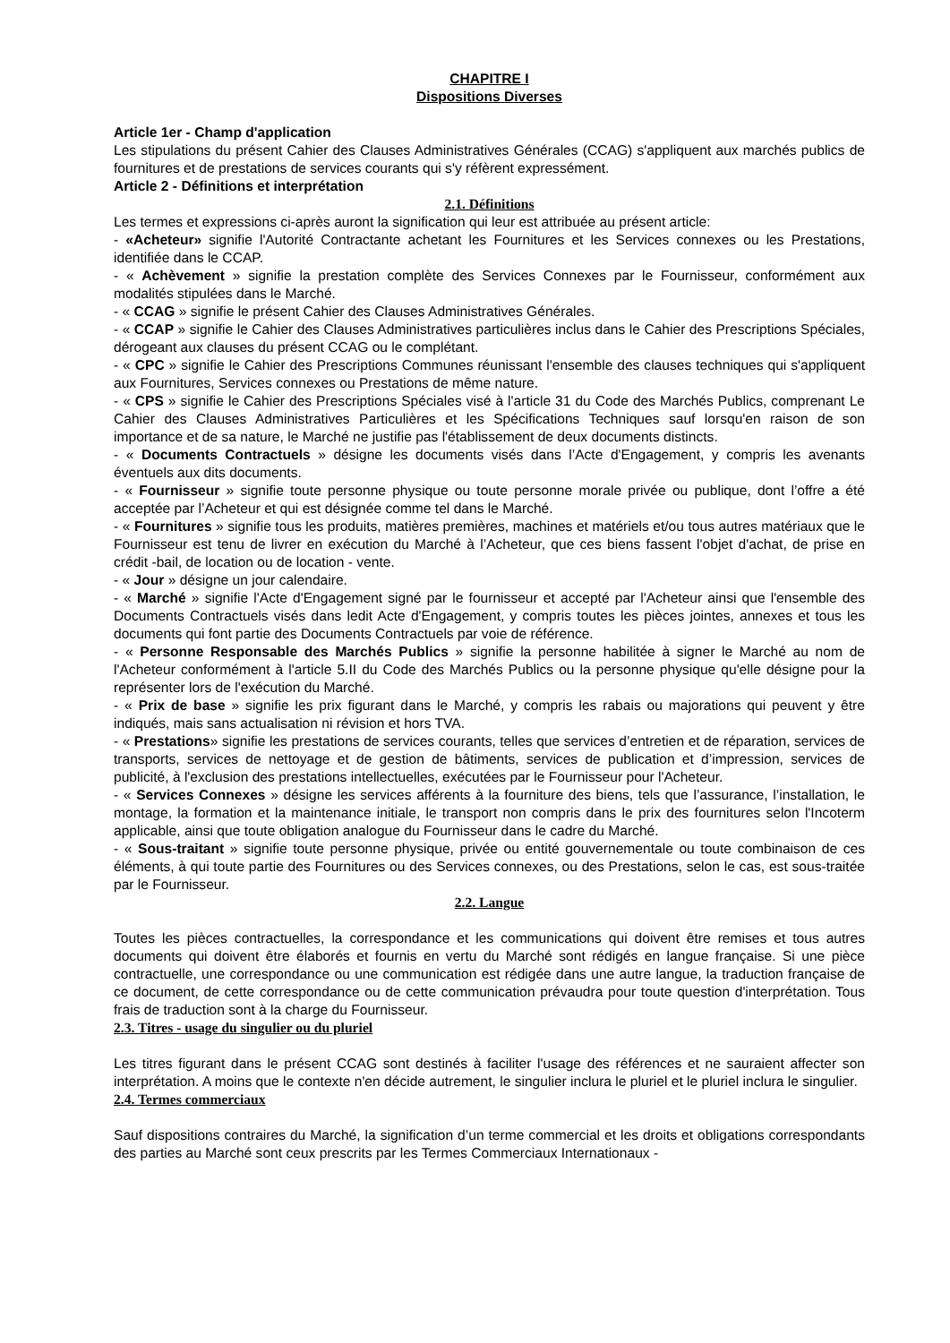CHAPITRE I
Dispositions Diverses
Article 1er - Champ d'application
Les stipulations du présent Cahier des Clauses Administratives Générales (CCAG) s'appliquent aux marchés publics de fournitures et de prestations de services courants qui s'y réfèrent expressément.
Article 2 - Définitions et interprétation
2.1. Définitions
Les termes et expressions ci-après auront la signification qui leur est attribuée au présent article:
- «Acheteur» signifie l'Autorité Contractante achetant les Fournitures et les Services connexes ou les Prestations, identifiée dans le CCAP.
- « Achèvement » signifie la prestation complète des Services Connexes par le Fournisseur, conformément aux modalités stipulées dans le Marché.
- « CCAG » signifie le présent Cahier des Clauses Administratives Générales.
- « CCAP » signifie le Cahier des Clauses Administratives particulières inclus dans le Cahier des Prescriptions Spéciales, dérogeant aux clauses du présent CCAG ou le complétant.
- « CPC » signifie le Cahier des Prescriptions Communes réunissant l'ensemble des clauses techniques qui s'appliquent aux Fournitures, Services connexes ou Prestations de même nature.
- « CPS » signifie le Cahier des Prescriptions Spéciales visé à l'article 31 du Code des Marchés Publics, comprenant Le Cahier des Clauses Administratives Particulières et les Spécifications Techniques sauf lorsqu'en raison de son importance et de sa nature, le Marché ne justifie pas l'établissement de deux documents distincts.
- « Documents Contractuels » désigne les documents visés dans l’Acte d'Engagement, y compris les avenants éventuels aux dits documents.
- « Fournisseur » signifie toute personne physique ou toute personne morale privée ou publique, dont l’offre a été acceptée par l’Acheteur et qui est désignée comme tel dans le Marché.
- « Fournitures » signifie tous les produits, matières premières, machines et matériels et/ou tous autres matériaux que le Fournisseur est tenu de livrer en exécution du Marché à l’Acheteur, que ces biens fassent l'objet d'achat, de prise en crédit -bail, de location ou de location - vente.
- « Jour » désigne un jour calendaire.
- « Marché » signifie l'Acte d'Engagement signé par le fournisseur et accepté par l'Acheteur ainsi que l'ensemble des Documents Contractuels visés dans ledit Acte d'Engagement, y compris toutes les pièces jointes, annexes et tous les documents qui font partie des Documents Contractuels par voie de référence.
- « Personne Responsable des Marchés Publics » signifie la personne habilitée à signer le Marché au nom de l'Acheteur conformément à l'article 5.II du Code des Marchés Publics ou la personne physique qu'elle désigne pour la représenter lors de l'exécution du Marché.
- « Prix de base » signifie les prix figurant dans le Marché, y compris les rabais ou majorations qui peuvent y être indiqués, mais sans actualisation ni révision et hors TVA.
- « Prestations» signifie les prestations de services courants, telles que services d’entretien et de réparation, services de transports, services de nettoyage et de gestion de bâtiments, services de publication et d’impression, services de publicité, à l'exclusion des prestations intellectuelles, exécutées par le Fournisseur pour l'Acheteur.
- « Services Connexes » désigne les services afférents à la fourniture des biens, tels que l’assurance, l’installation, le montage, la formation et la maintenance initiale, le transport non compris dans le prix des fournitures selon l'Incoterm applicable, ainsi que toute obligation analogue du Fournisseur dans le cadre du Marché.
- « Sous-traitant » signifie toute personne physique, privée ou entité gouvernementale ou toute combinaison de ces éléments, à qui toute partie des Fournitures ou des Services connexes, ou des Prestations, selon le cas, est sous-traitée par le Fournisseur.
2.2. Langue
Toutes les pièces contractuelles, la correspondance et les communications qui doivent être remises et tous autres documents qui doivent être élaborés et fournis en vertu du Marché sont rédigés en langue française. Si une pièce contractuelle, une correspondance ou une communication est rédigée dans une autre langue, la traduction française de ce document, de cette correspondance ou de cette communication prévaudra pour toute question d'interprétation. Tous frais de traduction sont à la charge du Fournisseur.
2.3. Titres - usage du singulier ou du pluriel
Les titres figurant dans le présent CCAG sont destinés à faciliter l'usage des références et ne sauraient affecter son interprétation. A moins que le contexte n'en décide autrement, le singulier inclura le pluriel et le pluriel inclura le singulier.
2.4. Termes commerciaux
Sauf dispositions contraires du Marché, la signification d’un terme commercial et les droits et obligations correspondants des parties au Marché sont ceux prescrits par les Termes Commerciaux Internationaux -